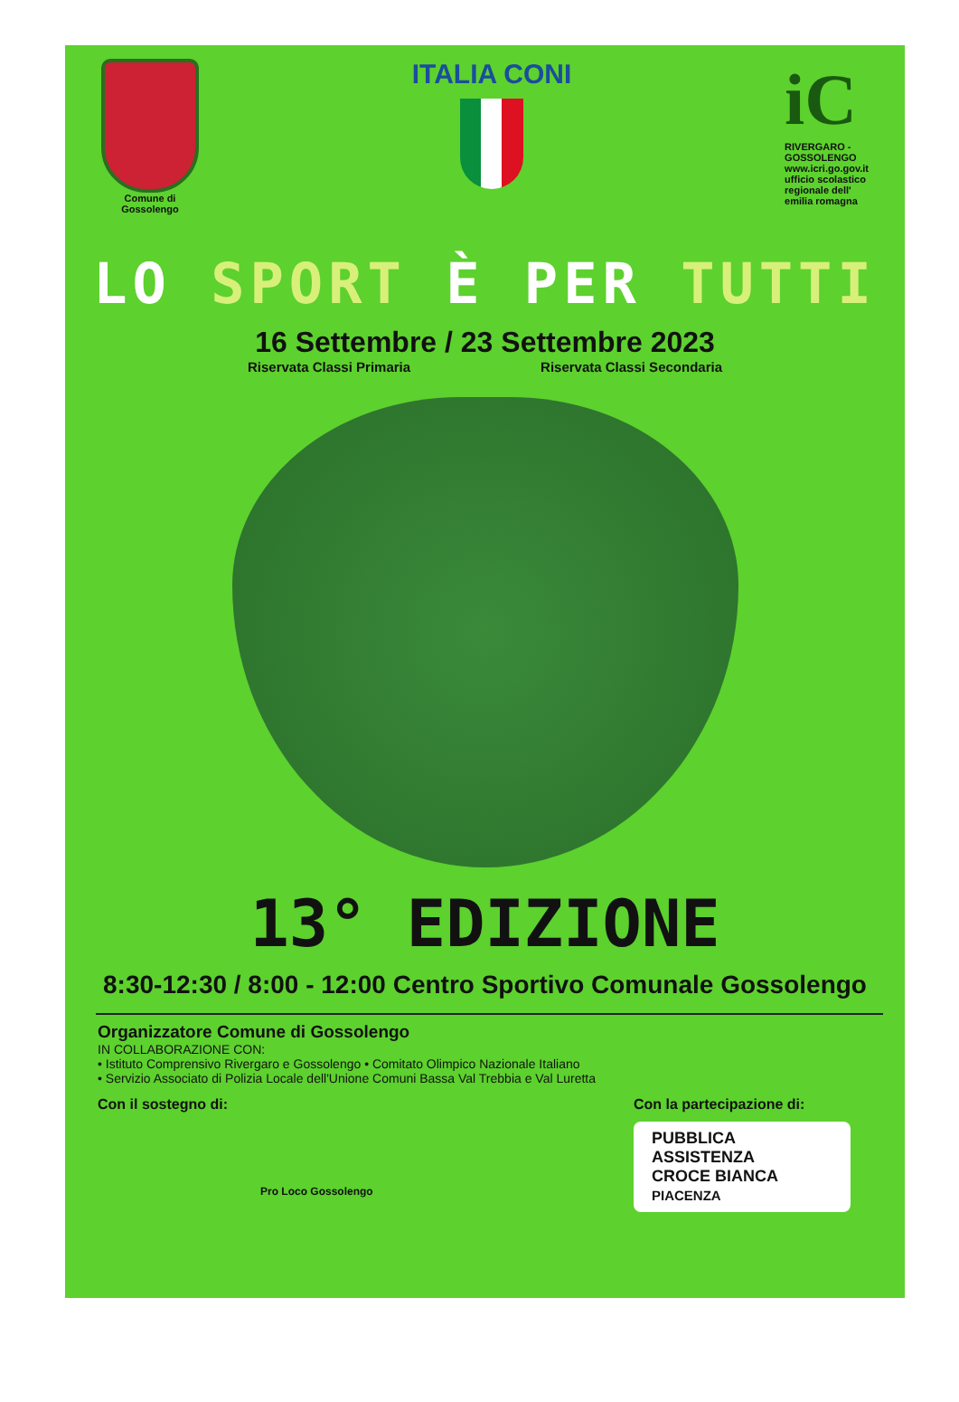Comune di
Gossolengo
ITALIA CONI
iC
RIVERGARO -
GOSSOLENGO
www.icri.go.gov.it
ufficio scolastico
regionale dell'
emilia romagna
LO SPORT È PER TUTTI
16 Settembre / 23 Settembre 2023
Riservata Classi Primaria Riservata Classi Secondaria
13° EDIZIONE
8:30-12:30 / 8:00 - 12:00 Centro Sportivo Comunale Gossolengo
Organizzatore Comune di Gossolengo
IN COLLABORAZIONE CON:
• Istituto Comprensivo Rivergaro e Gossolengo • Comitato Olimpico Nazionale Italiano
• Servizio Associato di Polizia Locale dell'Unione Comuni Bassa Val Trebbia e Val Luretta
Con il sostegno di:
Pro Loco Gossolengo
Con la partecipazione di:
PUBBLICA
ASSISTENZA
CROCE BIANCA
PIACENZA